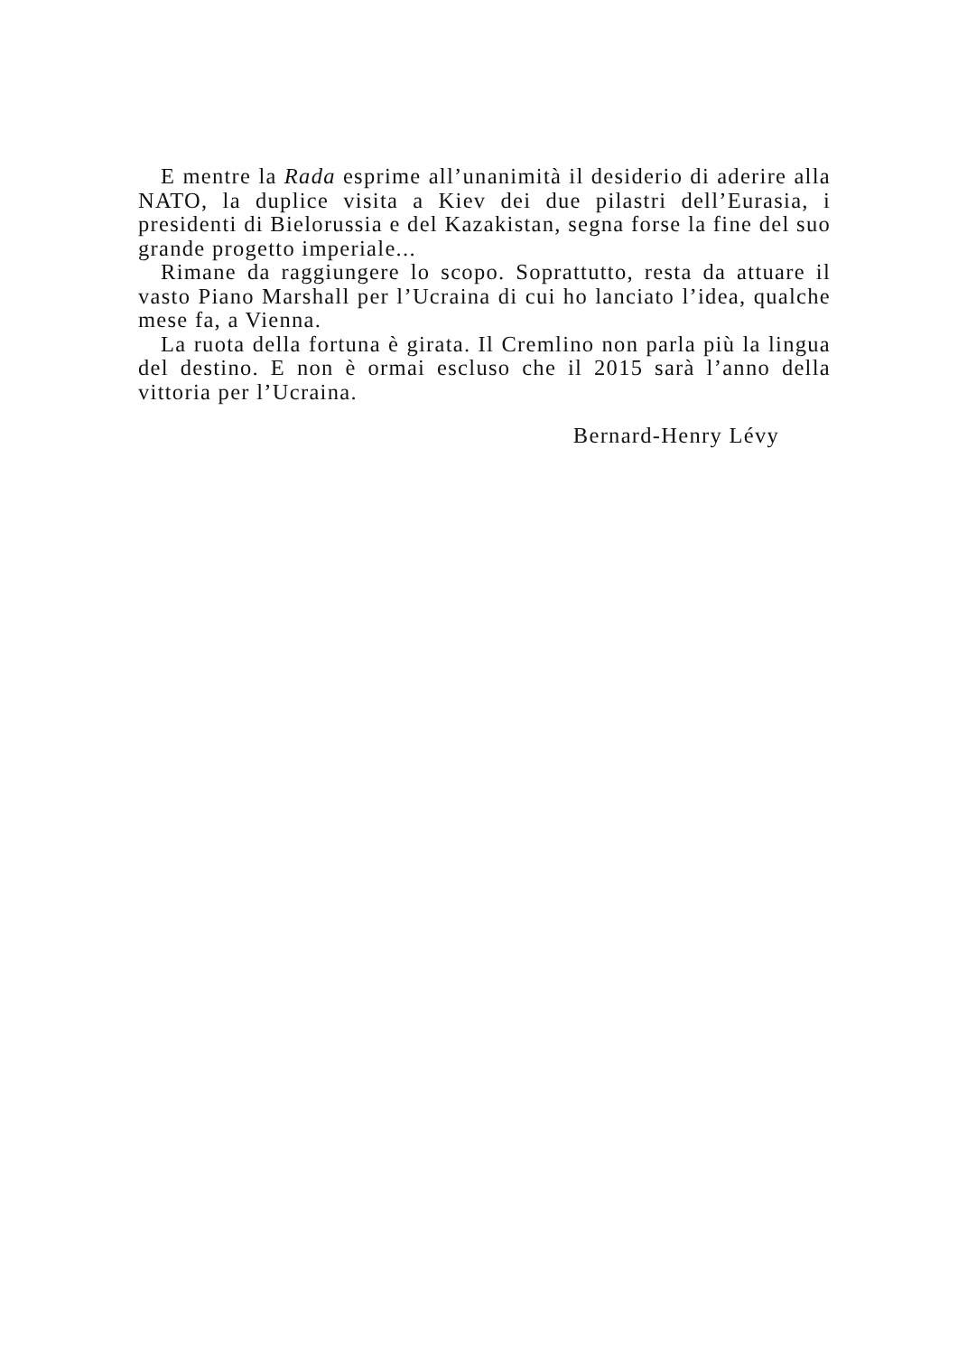E mentre la Rada esprime all’unanimità il desiderio di aderire alla NATO, la duplice visita a Kiev dei due pilastri dell’Eurasia, i presidenti di Bielorussia e del Kazakistan, segna forse la fine del suo grande progetto imperiale...
Rimane da raggiungere lo scopo. Soprattutto, resta da attuare il vasto Piano Marshall per l’Ucraina di cui ho lanciato l’idea, qualche mese fa, a Vienna.
La ruota della fortuna è girata. Il Cremlino non parla più la lingua del destino. E non è ormai escluso che il 2015 sarà l’anno della vittoria per l’Ucraina.
Bernard-Henry Lévy